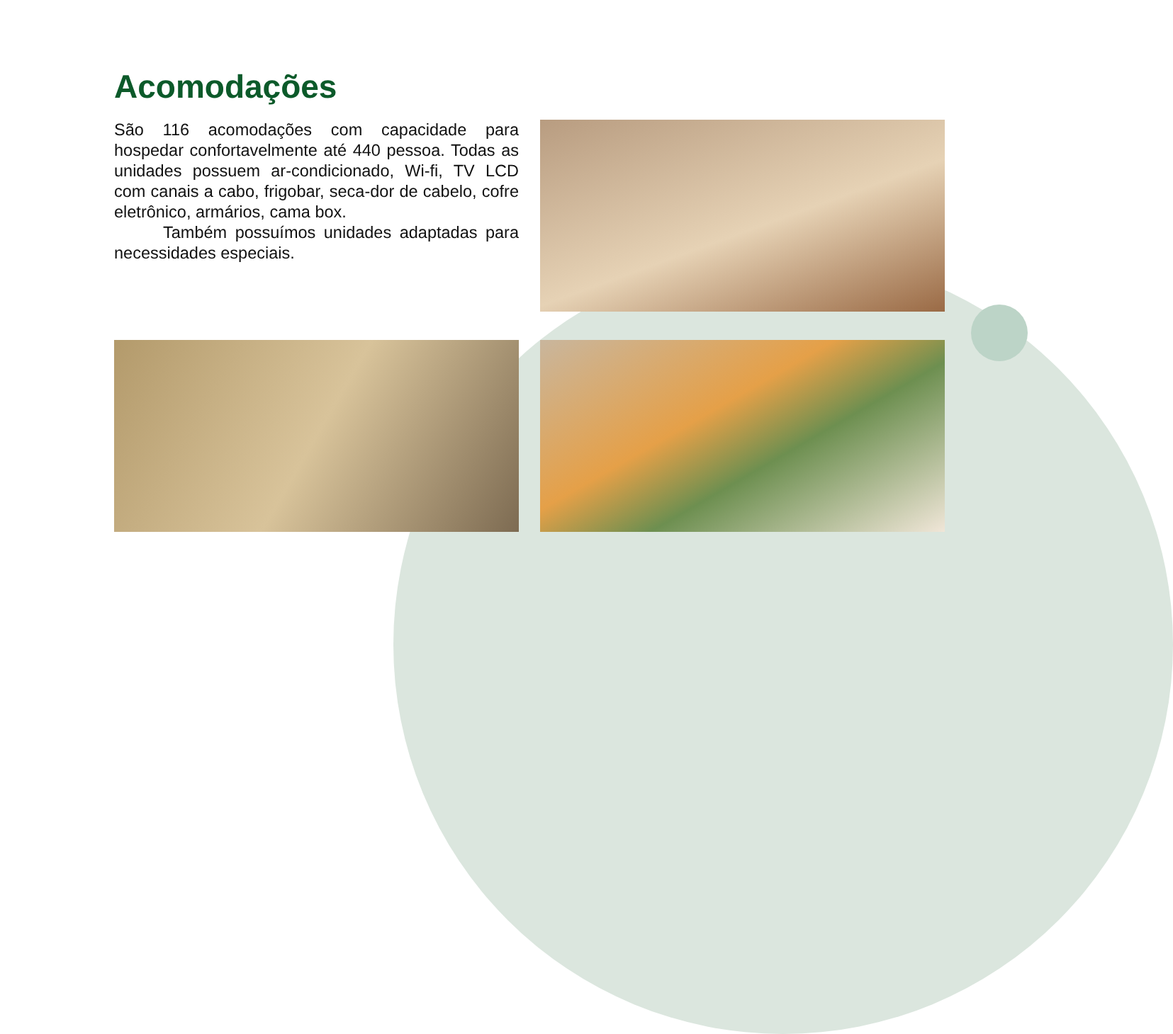Acomodações
São 116 acomodações com capacidade para hospedar confortavelmente até 440 pessoa. Todas as unidades possuem ar-condicionado, Wi-fi, TV LCD com canais a cabo, frigobar, seca-dor de cabelo, cofre eletrônico, armários, cama box.
Também possuímos unidades adaptadas para necessidades especiais.